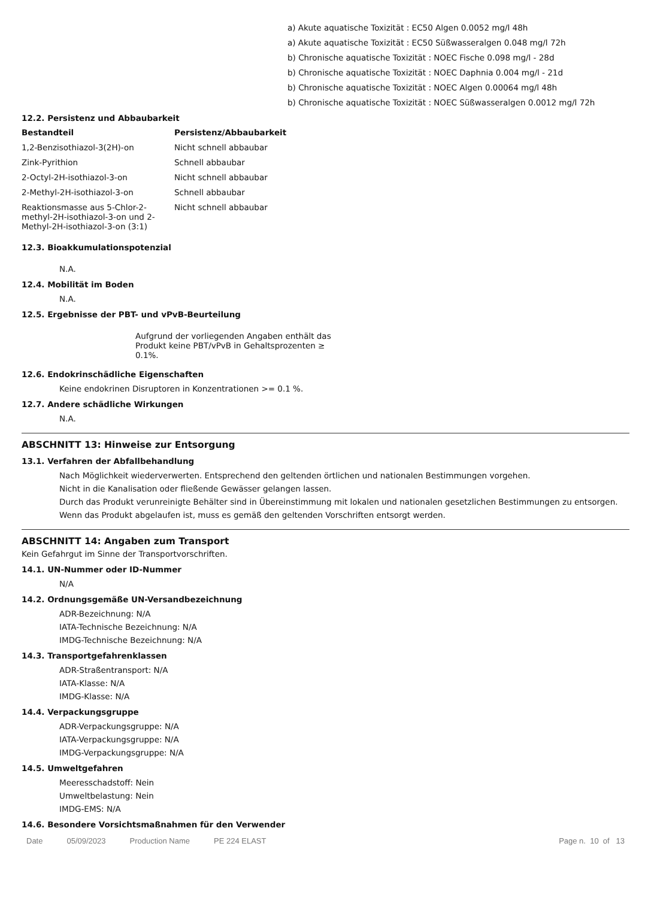a) Akute aquatische Toxizität : EC50 Algen 0.0052 mg/l 48h
a) Akute aquatische Toxizität : EC50 Süßwasseralgen 0.048 mg/l 72h
b) Chronische aquatische Toxizität : NOEC Fische 0.098 mg/l - 28d
b) Chronische aquatische Toxizität : NOEC Daphnia 0.004 mg/l - 21d
b) Chronische aquatische Toxizität : NOEC Algen 0.00064 mg/l 48h
b) Chronische aquatische Toxizität : NOEC Süßwasseralgen 0.0012 mg/l 72h
12.2. Persistenz und Abbaubarkeit
| Bestandteil | Persistenz/Abbaubarkeit |
| --- | --- |
| 1,2-Benzisothiazol-3(2H)-on | Nicht schnell abbaubar |
| Zink-Pyrithion | Schnell abbaubar |
| 2-Octyl-2H-isothiazol-3-on | Nicht schnell abbaubar |
| 2-Methyl-2H-isothiazol-3-on | Schnell abbaubar |
| Reaktionsmasse aus 5-Chlor-2- methyl-2H-isothiazol-3-on und 2- Methyl-2H-isothiazol-3-on (3:1) | Nicht schnell abbaubar |
12.3. Bioakkumulationspotenzial
N.A.
12.4. Mobilität im Boden
N.A.
12.5. Ergebnisse der PBT- und vPvB-Beurteilung
Aufgrund der vorliegenden Angaben enthält das Produkt keine PBT/vPvB in Gehaltsprozenten ≥ 0.1%.
12.6. Endokrinschädliche Eigenschaften
Keine endokrinen Disruptoren in Konzentrationen >= 0.1 %.
12.7. Andere schädliche Wirkungen
N.A.
ABSCHNITT 13: Hinweise zur Entsorgung
13.1. Verfahren der Abfallbehandlung
Nach Möglichkeit wiederverwerten. Entsprechend den geltenden örtlichen und nationalen Bestimmungen vorgehen.
Nicht in die Kanalisation oder fließende Gewässer gelangen lassen.
Durch das Produkt verunreinigte Behälter sind in Übereinstimmung mit lokalen und nationalen gesetzlichen Bestimmungen zu entsorgen.
Wenn das Produkt abgelaufen ist, muss es gemäß den geltenden Vorschriften entsorgt werden.
ABSCHNITT 14: Angaben zum Transport
Kein Gefahrgut im Sinne der Transportvorschriften.
14.1. UN-Nummer oder ID-Nummer
N/A
14.2. Ordnungsgemäße UN-Versandbezeichnung
ADR-Bezeichnung: N/A
IATA-Technische Bezeichnung: N/A
IMDG-Technische Bezeichnung: N/A
14.3. Transportgefahrenklassen
ADR-Straßentransport: N/A
IATA-Klasse: N/A
IMDG-Klasse: N/A
14.4. Verpackungsgruppe
ADR-Verpackungsgruppe: N/A
IATA-Verpackungsgruppe: N/A
IMDG-Verpackungsgruppe: N/A
14.5. Umweltgefahren
Meeresschadstoff: Nein
Umweltbelastung: Nein
IMDG-EMS: N/A
14.6. Besondere Vorsichtsmaßnahmen für den Verwender
Date 05/09/2023 Production Name PE 224 ELAST Page n. 10 of 13